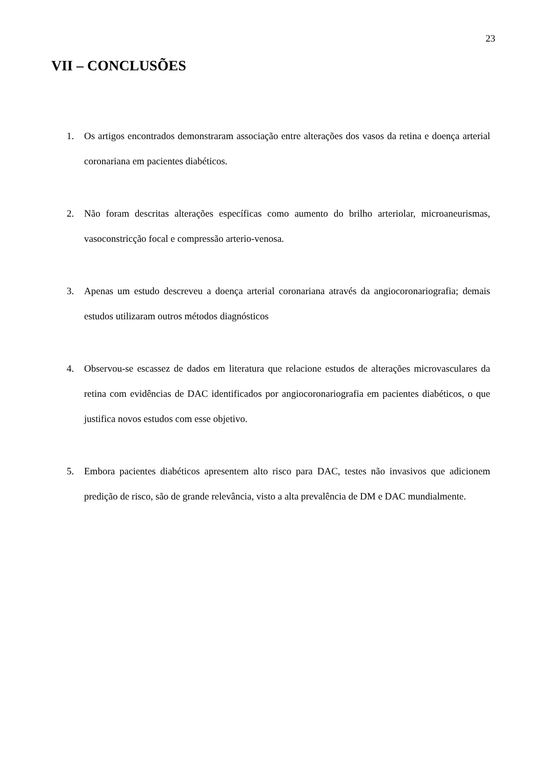23
VII – CONCLUSÕES
1. Os artigos encontrados demonstraram associação entre alterações dos vasos da retina e doença arterial coronariana em pacientes diabéticos.
2. Não foram descritas alterações específicas como aumento do brilho arteriolar, microaneurismas, vasoconstricção focal e compressão arterio-venosa.
3. Apenas um estudo descreveu a doença arterial coronariana através da angiocoronariografia; demais estudos utilizaram outros métodos diagnósticos
4. Observou-se escassez de dados em literatura que relacione estudos de alterações microvasculares da retina com evidências de DAC identificados por angiocoronariografia em pacientes diabéticos, o que justifica novos estudos com esse objetivo.
5. Embora pacientes diabéticos apresentem alto risco para DAC, testes não invasivos que adicionem predição de risco, são de grande relevância, visto a alta prevalência de DM e DAC mundialmente.